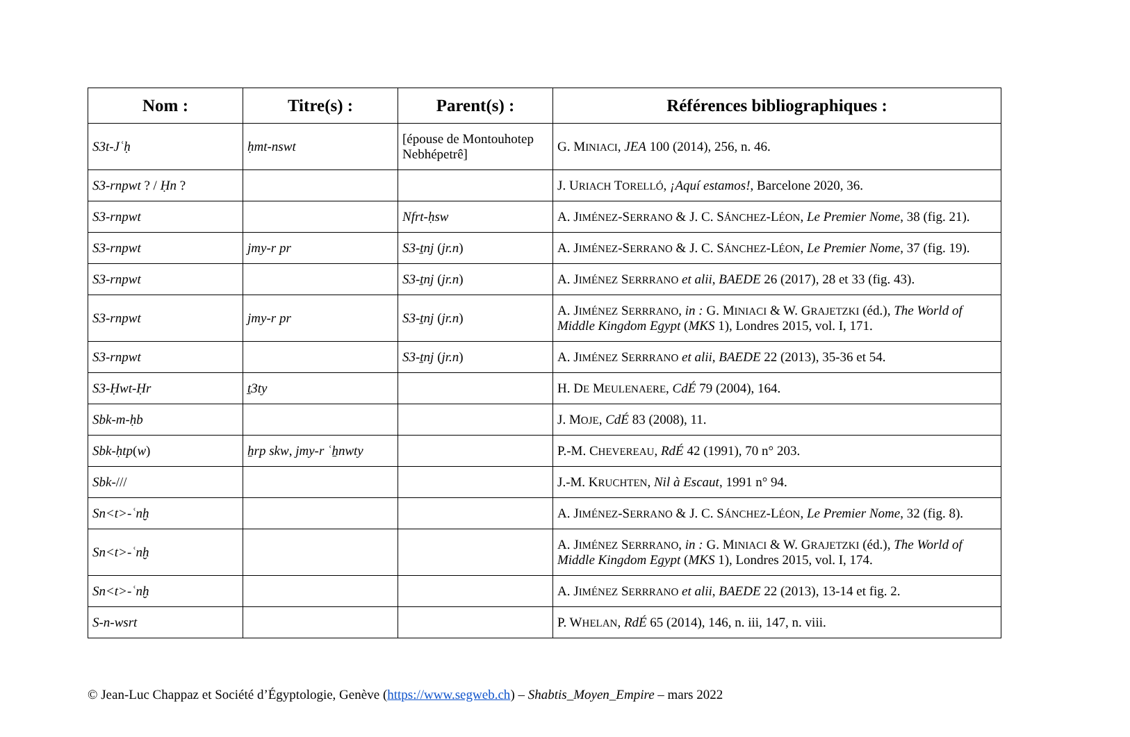| Nom : | Titre(s) : | Parent(s) : | Références bibliographiques : |
| --- | --- | --- | --- |
| S3t-Jʿḥ | ḥmt-nswt | [épouse de Montouhotep Nebhépetrê] | G. M INIACI , JEA 100 (2014), 256, n. 46. |
| S3-rnpwt ? / Ḥn ? | | | J. U RIACH T ORELLÓ , ¡Aquí estamos! , Barcelone 2020, 36. |
| S3-rnpwt | | Nfrt-ḥsw | A. J IMÉNEZ -S ERRANO & J. C. S ÁNCHEZ -L ÉON , Le Premier Nome , 38 (fig. 21). |
| S3-rnpwt | jmy-r pr | S3-ṯnj ( jr.n ) | A. J IMÉNEZ -S ERRANO & J. C. S ÁNCHEZ -L ÉON , Le Premier Nome , 37 (fig. 19). |
| S3-rnpwt | | S3-ṯnj ( jr.n ) | A. J IMÉNEZ S ERRRANO et alii , BAEDE 26 (2017), 28 et 33 (fig. 43). |
| S3-rnpwt | jmy-r pr | S3-ṯnj ( jr.n ) | A. J IMÉNEZ S ERRRANO , in : G. M INIACI & W. G RAJETZKI (éd.), The World of Middle Kingdom Egypt ( MKS 1), Londres 2015, vol. I, 171. |
| S3-rnpwt | | S3-ṯnj ( jr.n ) | A. J IMÉNEZ S ERRRANO et alii , BAEDE 22 (2013), 35-36 et 54. |
| S3-Ḥwt-Ḥr | ṯ3ty | | H. D E M EULENAERE , CdÉ 79 (2004), 164. |
| Sbk-m-ḥb | | | J. M OJE , CdÉ 83 (2008), 11. |
| Sbk-ḥtp ( w ) | ẖrp skw , jmy-r ʿẖnwty | | P.-M. C HEVEREAU , RdÉ 42 (1991), 70 n° 203. |
| Sbk- /// | | | J.-M. K RUCHTEN , Nil à Escaut , 1991 n° 94. |
| Sn<t>-ʿnḫ | | | A. J IMÉNEZ -S ERRANO & J. C. S ÁNCHEZ -L ÉON , Le Premier Nome , 32 (fig. 8). |
| Sn<t>-ʿnḫ | | | A. J IMÉNEZ S ERRRANO , in : G. M INIACI & W. G RAJETZKI (éd.), The World of Middle Kingdom Egypt ( MKS 1), Londres 2015, vol. I, 174. |
| Sn<t>-ʿnḫ | | | A. J IMÉNEZ S ERRRANO et alii , BAEDE 22 (2013), 13-14 et fig. 2. |
| S-n-wsrt | | | P. W HELAN , RdÉ 65 (2014), 146, n. iii, 147, n. viii. |
© Jean-Luc Chappaz et Société d’Égyptologie, Genève (https://www.segweb.ch) – Shabtis_Moyen_Empire – mars 2022